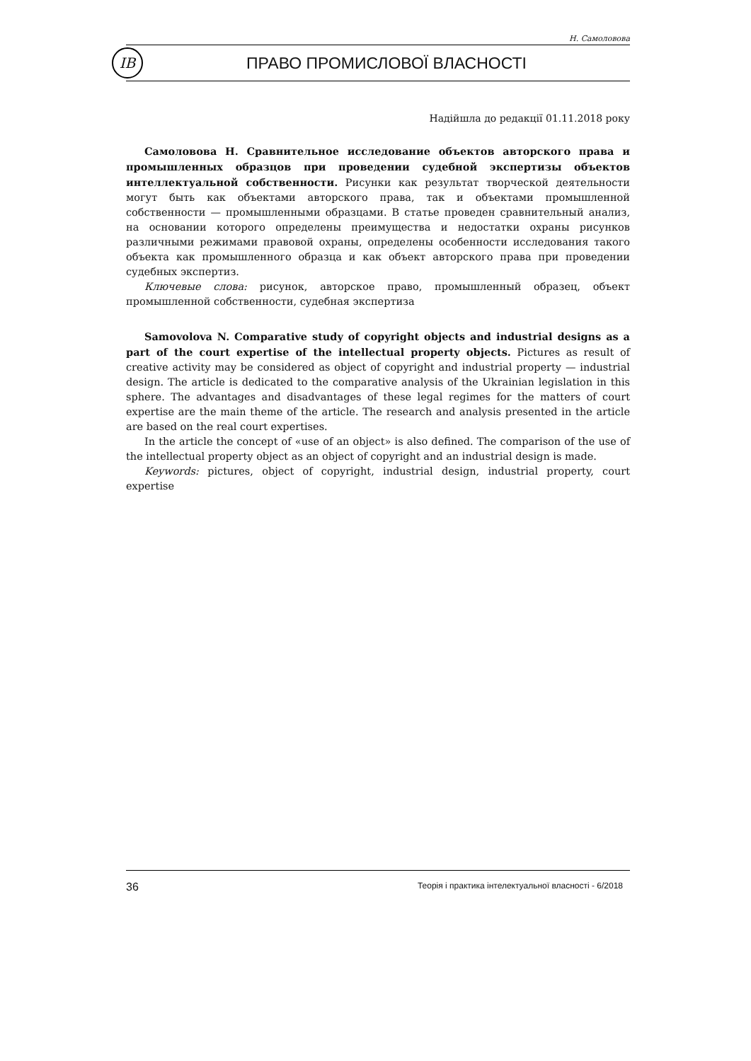Н. Самоловова
ІВ
ПРАВО ПРОМИСЛОВОЇ ВЛАСНОСТІ
Надійшла до редакції 01.11.2018 року
Самоловова Н. Сравнительное исследование объектов авторского права и промышленных образцов при проведении судебной экспертизы объектов интеллектуальной собственности. Рисунки как результат творческой деятельности могут быть как объектами авторского права, так и объектами промышленной собственности — промышленными образцами. В статье проведен сравнительный анализ, на основании которого определены преимущества и недостатки охраны рисунков различными режимами правовой охраны, определены особенности исследования такого объекта как промышленного образца и как объект авторского права при проведении судебных экспертиз.
Ключевые слова: рисунок, авторское право, промышленный образец, объект промышленной собственности, судебная экспертиза
Samovolova N. Comparative study of copyright objects and industrial designs as a part of the court expertise of the intellectual property objects. Pictures as result of creative activity may be considered as object of copyright and industrial property — industrial design. The article is dedicated to the comparative analysis of the Ukrainian legislation in this sphere. The advantages and disadvantages of these legal regimes for the matters of court expertise are the main theme of the article. The research and analysis presented in the article are based on the real court expertises.
In the article the concept of «use of an object» is also defined. The comparison of the use of the intellectual property object as an object of copyright and an industrial design is made.
Keywords: pictures, object of copyright, industrial design, industrial property, court expertise
36 Теорія і практика інтелектуальної власності - 6/2018